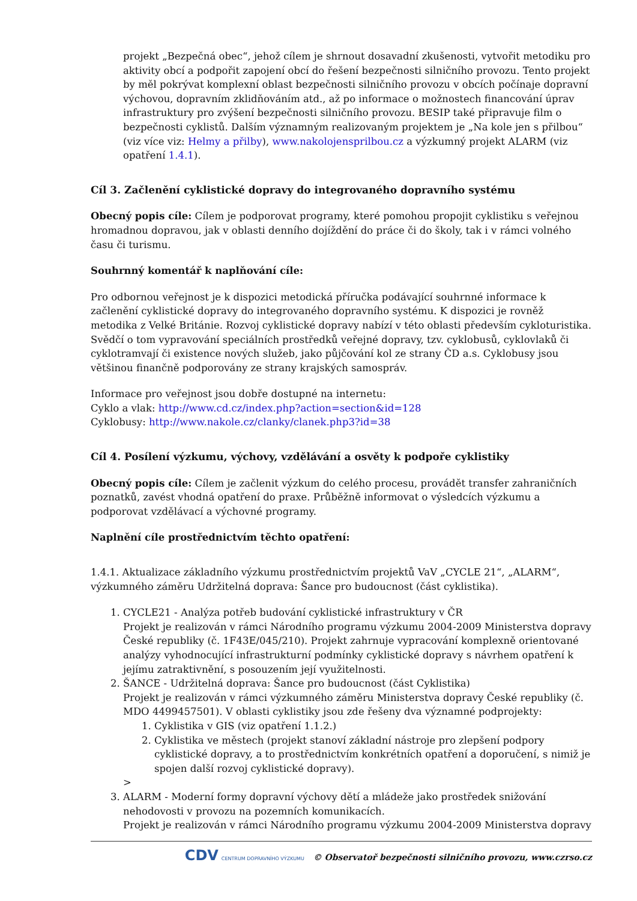projekt „Bezpečná obec“, jehož cílem je shrnout dosavadní zkušenosti, vytvořit metodiku pro aktivity obcí a podpořit zapojení obcí do řešení bezpečnosti silničního provozu. Tento projekt by měl pokrývat komplexní oblast bezpečnosti silničního provozu v obcích počínaje dopravní výchovou, dopravním zklidňováním atd., až po informace o možnostech financování úprav infrastruktury pro zvýšení bezpečnosti silničního provozu. BESIP také připravuje film o bezpečnosti cyklistů. Dalším významným realizovaným projektem je „Na kole jen s přilbou“ (viz více viz: Helmy a přilby), www.nakolojensprilbou.cz a výzkumný projekt ALARM (viz opatření 1.4.1).
Cíl 3. Začlenění cyklistické dopravy do integrovaného dopravního systému
Obecný popis cíle: Cílem je podporovat programy, které pomohou propojit cyklistiku s veřejnou hromadnou dopravou, jak v oblasti denního dojíždění do práce či do školy, tak i v rámci volného času či turismu.
Souhrnný komentář k naplňování cíle:
Pro odbornou veřejnost je k dispozici metodická příručka podávající souhrnné informace k začlenění cyklistické dopravy do integrovaného dopravního systému. K dispozici je rovněž metodika z Velké Británie. Rozvoj cyklistické dopravy nabízí v této oblasti především cykloturistika. Svědčí o tom vypravování speciálních prostředků veřejné dopravy, tzv. cyklobusů, cyklovlaků či cyklotramvají či existence nových služeb, jako půjčování kol ze strany ČD a.s. Cyklobusy jsou většinou finančně podporovány ze strany krajských samospráv.
Informace pro veřejnost jsou dobře dostupné na internetu:
Cyklo a vlak: http://www.cd.cz/index.php?action=section&id=128
Cyklobusy: http://www.nakole.cz/clanky/clanek.php3?id=38
Cíl 4. Posílení výzkumu, výchovy, vzdělávání a osvěty k podpoře cyklistiky
Obecný popis cíle: Cílem je začlenit výzkum do celého procesu, provádět transfer zahraničních poznatků, zavést vhodná opatření do praxe. Průběžně informovat o výsledcích výzkumu a podporovat vzdělávací a výchovné programy.
Naplnění cíle prostřednictvím těchto opatření:
1.4.1. Aktualizace základního výzkumu prostřednictvím projektů VaV „CYCLE 21“, „ALARM“, výzkumného záměru Udržitelná doprava: Šance pro budoucnost (část cyklistika).
1. CYCLE21 - Analýza potřeb budování cyklistické infrastruktury v ČR
Projekt je realizován v rámci Národního programu výzkumu 2004-2009 Ministerstva dopravy České republiky (č. 1F43E/045/210). Projekt zahrnuje vypracování komplexně orientované analýzy vyhodnocující infrastrukturní podmínky cyklistické dopravy s návrhem opatření k jejímu zatraktivnění, s posouzením její využitelnosti.
2. ŠANCE - Udržitelná doprava: Šance pro budoucnost (část Cyklistika)
Projekt je realizován v rámci výzkumného záměru Ministerstva dopravy České republiky (č. MDO 4499457501). V oblasti cyklistiky jsou zde řešeny dva významné podprojekty:
1. Cyklistika v GIS (viz opatření 1.1.2.)
2. Cyklistika ve městech (projekt stanoví základní nástroje pro zlepšení podpory cyklistické dopravy, a to prostřednictvím konkrétních opatření a doporučení, s nimiž je spojen další rozvoj cyklistické dopravy).
>
3. ALARM - Moderní formy dopravní výchovy dětí a mládeže jako prostředek snižování nehodovosti v provozu na pozemních komunikacích.
Projekt je realizován v rámci Národního programu výzkumu 2004-2009 Ministerstva dopravy
CDV CENTRUM DOPRAVNÍHO VÝZKUMU © Observatoř bezpečnosti silničního provozu, www.czrso.cz